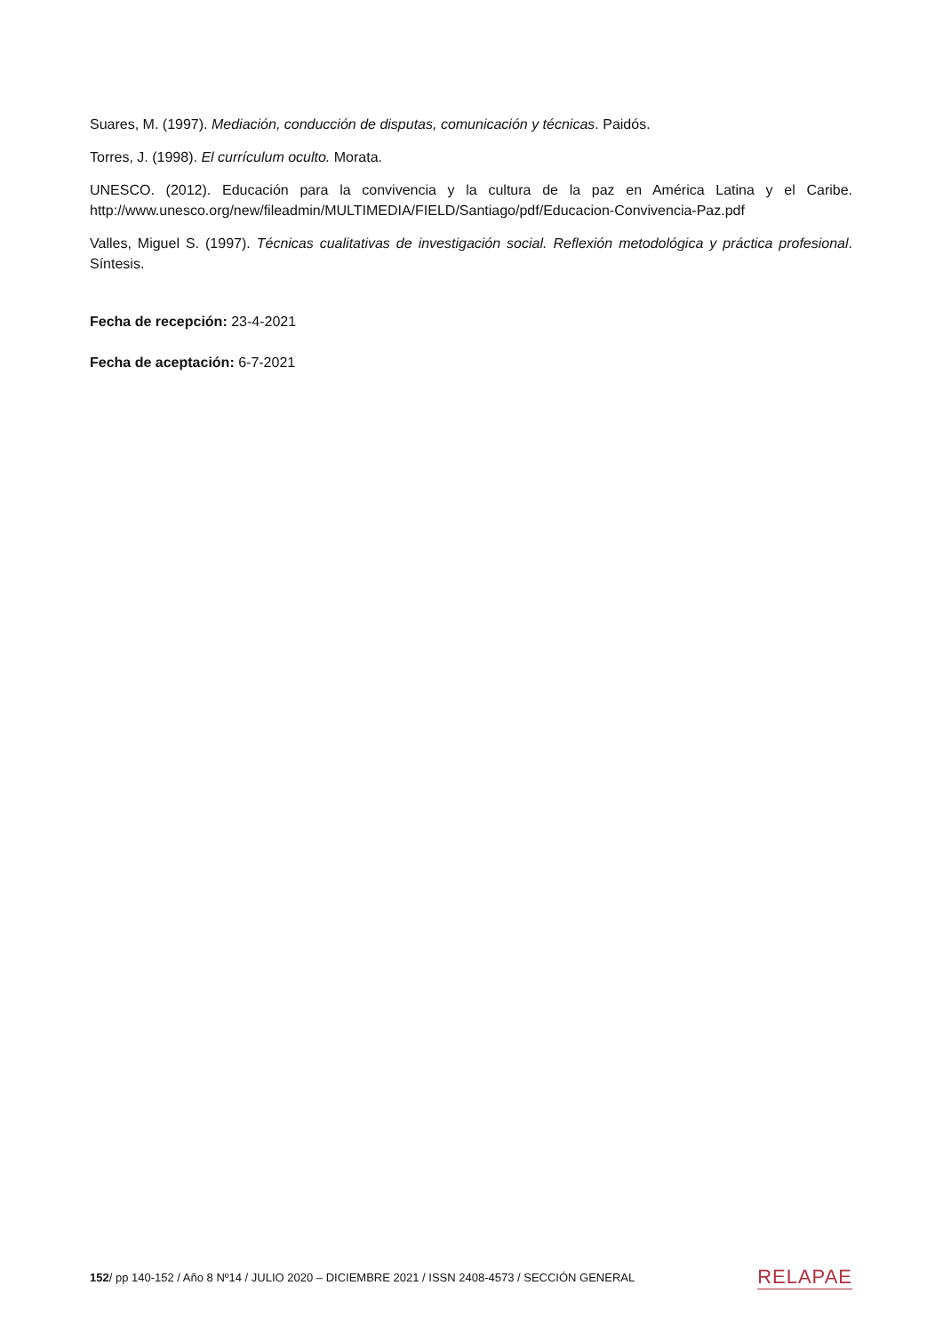Suares, M. (1997). Mediación, conducción de disputas, comunicación y técnicas. Paidós.
Torres, J. (1998). El currículum oculto. Morata.
UNESCO. (2012). Educación para la convivencia y la cultura de la paz en América Latina y el Caribe. http://www.unesco.org/new/fileadmin/MULTIMEDIA/FIELD/Santiago/pdf/Educacion-Convivencia-Paz.pdf
Valles, Miguel S. (1997). Técnicas cualitativas de investigación social. Reflexión metodológica y práctica profesional. Síntesis.
Fecha de recepción: 23-4-2021
Fecha de aceptación: 6-7-2021
152/ pp 140-152 / Año 8 Nº14 / JULIO 2020 – DICIEMBRE 2021 / ISSN 2408-4573 / SECCIÓN GENERAL RELAPAE